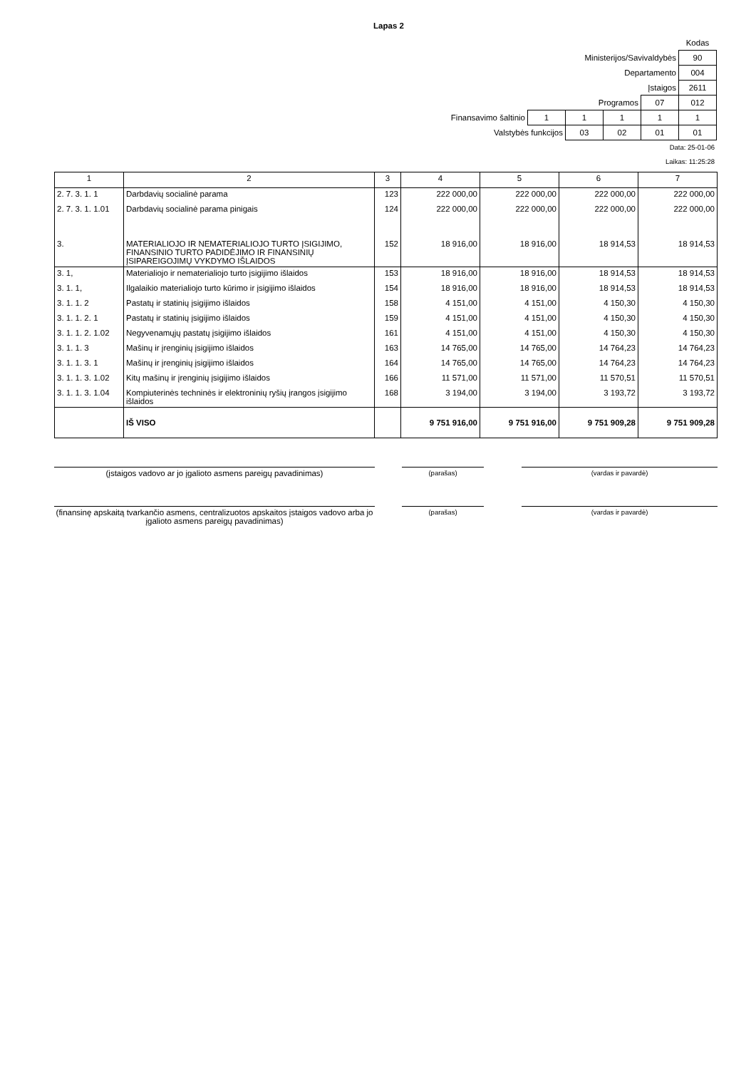Lapas 2
| | | | | | Kodas |
| Ministerijos/Savivaldybės | | | | | 90 |
| Departamento | | | | | 004 |
| Įstaigos | | | | | 2611 |
| Programos | | | | 07 | 012 |
| Finansavimo šaltinio | 1 | 1 | 1 | 1 | 1 |
| Valstybės funkcijos | | 03 | 02 | 01 | 01 |
Data: 25-01-06
Laikas: 11:25:28
| 1 | 2 | 3 | 4 | 5 | 6 | 7 |
| --- | --- | --- | --- | --- | --- | --- |
| 2. 7. 3. 1. 1 | Darbdavių socialinė parama | 123 | 222 000,00 | 222 000,00 | 222 000,00 | 222 000,00 |
| 2. 7. 3. 1. 1.01 | Darbdavių socialinė parama pinigais | 124 | 222 000,00 | 222 000,00 | 222 000,00 | 222 000,00 |
| 3. | MATERIALIOJO IR NEMATERIALIOJO TURTO ĮSIGIJIMO, FINANSINIO TURTO PADIDĖJIMO IR FINANSINIŲ ĮSIPAREIGOJIMŲ VYKDYMO IŠLAIDOS | 152 | 18 916,00 | 18 916,00 | 18 914,53 | 18 914,53 |
| 3. 1, | Materialiojo ir nematerialiojo turto įsigijimo išlaidos | 153 | 18 916,00 | 18 916,00 | 18 914,53 | 18 914,53 |
| 3. 1. 1, | Ilgalaikio materialiojo turto kūrimo ir įsigijimo išlaidos | 154 | 18 916,00 | 18 916,00 | 18 914,53 | 18 914,53 |
| 3. 1. 1. 2 | Pastatų ir statinių įsigijimo išlaidos | 158 | 4 151,00 | 4 151,00 | 4 150,30 | 4 150,30 |
| 3. 1. 1. 2. 1 | Pastatų ir statinių įsigijimo išlaidos | 159 | 4 151,00 | 4 151,00 | 4 150,30 | 4 150,30 |
| 3. 1. 1. 2. 1.02 | Negyvenamųjų pastatų įsigijimo išlaidos | 161 | 4 151,00 | 4 151,00 | 4 150,30 | 4 150,30 |
| 3. 1. 1. 3 | Mašinų ir įrenginių įsigijimo išlaidos | 163 | 14 765,00 | 14 765,00 | 14 764,23 | 14 764,23 |
| 3. 1. 1. 3. 1 | Mašinų ir įrenginių įsigijimo išlaidos | 164 | 14 765,00 | 14 765,00 | 14 764,23 | 14 764,23 |
| 3. 1. 1. 3. 1.02 | Kitų mašinų ir įrenginių įsigijimo išlaidos | 166 | 11 571,00 | 11 571,00 | 11 570,51 | 11 570,51 |
| 3. 1. 1. 3. 1.04 | Kompiuterinės techninės ir elektroninių ryšių įrangos įsigijimo išlaidos | 168 | 3 194,00 | 3 194,00 | 3 193,72 | 3 193,72 |
| | IŠ VISO | | 9 751 916,00 | 9 751 916,00 | 9 751 909,28 | 9 751 909,28 |
(įstaigos vadovo ar jo įgalioto asmens pareigų pavadinimas)
(parašas) (vardas ir pavardė)
(finansinę apskaitą tvarkančio asmens, centralizuotos apskaitos įstaigos vadovo arba jo įgalioto asmens pareigų pavadinimas)
(parašas) (vardas ir pavardė)